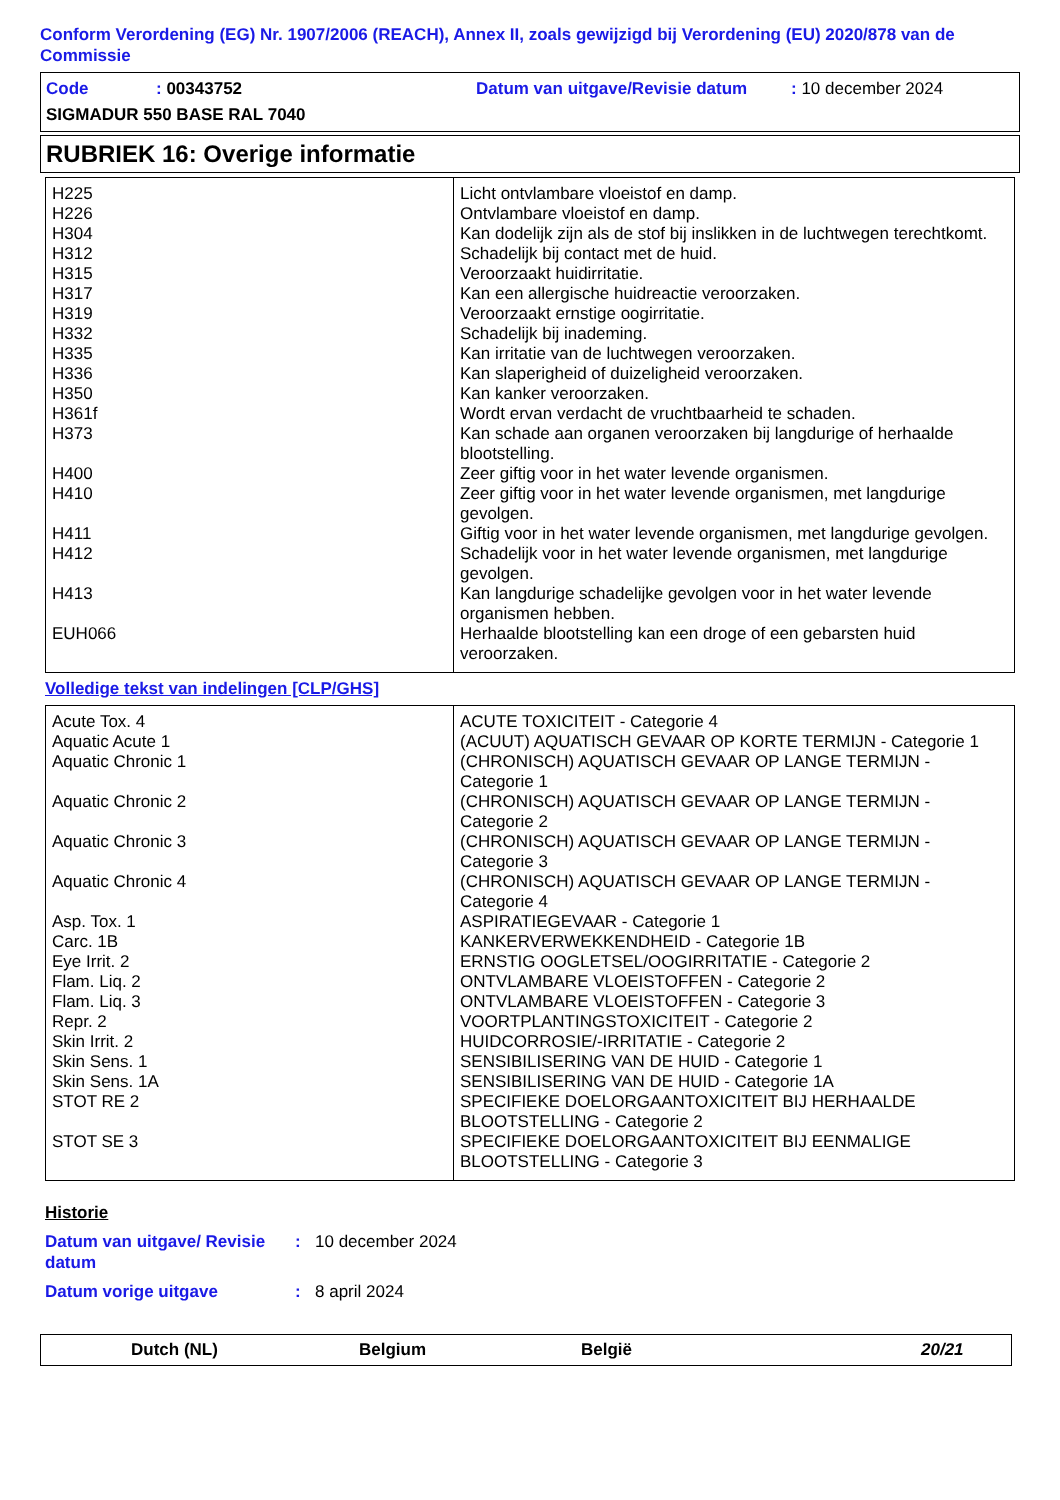Conform Verordening (EG) Nr. 1907/2006 (REACH), Annex II, zoals gewijzigd bij Verordening (EU) 2020/878 van de Commissie
Code: 00343752 Datum van uitgave/Revisie datum: 10 december 2024
SIGMADUR 550 BASE RAL 7040
RUBRIEK 16: Overige informatie
| H225 | Licht ontvlambare vloeistof en damp. |
| H226 | Ontvlambare vloeistof en damp. |
| H304 | Kan dodelijk zijn als de stof bij inslikken in de luchtwegen terechtkomt. |
| H312 | Schadelijk bij contact met de huid. |
| H315 | Veroorzaakt huidirritatie. |
| H317 | Kan een allergische huidreactie veroorzaken. |
| H319 | Veroorzaakt ernstige oogirritatie. |
| H332 | Schadelijk bij inademing. |
| H335 | Kan irritatie van de luchtwegen veroorzaken. |
| H336 | Kan slaperigheid of duizeligheid veroorzaken. |
| H350 | Kan kanker veroorzaken. |
| H361f | Wordt ervan verdacht de vruchtbaarheid te schaden. |
| H373 | Kan schade aan organen veroorzaken bij langdurige of herhaalde blootstelling. |
| H400 | Zeer giftig voor in het water levende organismen. |
| H410 | Zeer giftig voor in het water levende organismen, met langdurige gevolgen. |
| H411 | Giftig voor in het water levende organismen, met langdurige gevolgen. |
| H412 | Schadelijk voor in het water levende organismen, met langdurige gevolgen. |
| H413 | Kan langdurige schadelijke gevolgen voor in het water levende organismen hebben. |
| EUH066 | Herhaalde blootstelling kan een droge of een gebarsten huid veroorzaken. |
Volledige tekst van indelingen [CLP/GHS]
| Acute Tox. 4 | ACUTE TOXICITEIT - Categorie 4 |
| Aquatic Acute 1 | (ACUUT) AQUATISCH GEVAAR OP KORTE TERMIJN - Categorie 1 |
| Aquatic Chronic 1 | (CHRONISCH) AQUATISCH GEVAAR OP LANGE TERMIJN - Categorie 1 |
| Aquatic Chronic 2 | (CHRONISCH) AQUATISCH GEVAAR OP LANGE TERMIJN - Categorie 2 |
| Aquatic Chronic 3 | (CHRONISCH) AQUATISCH GEVAAR OP LANGE TERMIJN - Categorie 3 |
| Aquatic Chronic 4 | (CHRONISCH) AQUATISCH GEVAAR OP LANGE TERMIJN - Categorie 4 |
| Asp. Tox. 1 | ASPIRATIEGEVAAR - Categorie 1 |
| Carc. 1B | KANKERVERWEKKENDHEID - Categorie 1B |
| Eye Irrit. 2 | ERNSTIG OOGLETSEL/OOGIRRITATIE - Categorie 2 |
| Flam. Liq. 2 | ONTVLAMBARE VLOEISTOFFEN - Categorie 2 |
| Flam. Liq. 3 | ONTVLAMBARE VLOEISTOFFEN - Categorie 3 |
| Repr. 2 | VOORTPLANTINGSTOXICITEIT - Categorie 2 |
| Skin Irrit. 2 | HUIDCORROSIE/-IRRITATIE - Categorie 2 |
| Skin Sens. 1 | SENSIBILISERING VAN DE HUID - Categorie 1 |
| Skin Sens. 1A | SENSIBILISERING VAN DE HUID - Categorie 1A |
| STOT RE 2 | SPECIFIEKE DOELORGAANTOXICITEIT BIJ HERHAALDE BLOOTSTELLING - Categorie 2 |
| STOT SE 3 | SPECIFIEKE DOELORGAANTOXICITEIT BIJ EENMALIGE BLOOTSTELLING - Categorie 3 |
Historie
Datum van uitgave/ Revisie datum: 10 december 2024
Datum vorige uitgave: 8 april 2024
Dutch (NL) Belgium België 20/21